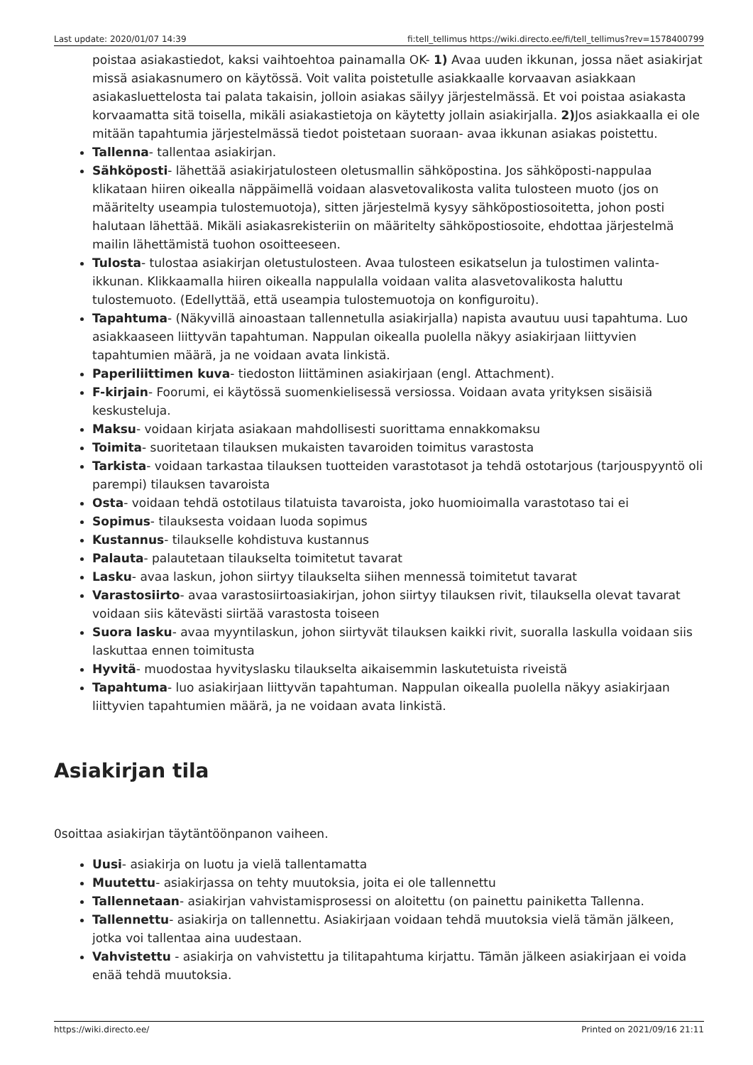Last update: 2020/01/07 14:39 fi:tell_tellimus https://wiki.directo.ee/fi/tell_tellimus?rev=1578400799
poistaa asiakastiedot, kaksi vaihtoehtoa painamalla OK- 1) Avaa uuden ikkunan, jossa näet asiakirjat missä asiakasnumero on käytössä. Voit valita poistetulle asiakkaalle korvaavan asiakkaan asiakasluettelosta tai palata takaisin, jolloin asiakas säilyy järjestelmässä. Et voi poistaa asiakasta korvaamatta sitä toisella, mikäli asiakastietoja on käytetty jollain asiakirjalla. 2) Jos asiakkaalla ei ole mitään tapahtumia järjestelmässä tiedot poistetaan suoraan- avaa ikkunan asiakas poistettu.
Tallenna- tallentaa asiakirjan.
Sähköposti- lähettää asiakirjatulosteen oletusmallin sähköpostina. Jos sähköposti-nappulaa klikataan hiiren oikealla näppäimellä voidaan alasvetovalikosta valita tulosteen muoto (jos on määritelty useampia tulostemuotoja), sitten järjestelmä kysyy sähköpostiosoitetta, johon posti halutaan lähettää. Mikäli asiakasrekisteriin on määritelty sähköpostiosoite, ehdottaa järjestelmä mailin lähettämistä tuohon osoitteeseen.
Tulosta- tulostaa asiakirjan oletustulosteen. Avaa tulosteen esikatselun ja tulostimen valinta-ikkunan. Klikkaamalla hiiren oikealla nappulalla voidaan valita alasvetovalikosta haluttu tulostemuoto. (Edellyttää, että useampia tulostemuotoja on konfiguroitu).
Tapahtuma- (Näkyvillä ainoastaan tallennetulla asiakirjalla) napista avautuu uusi tapahtuma. Luo asiakkaaseen liittyvän tapahtuman. Nappulan oikealla puolella näkyy asiakirjaan liittyvien tapahtumien määrä, ja ne voidaan avata linkistä.
Paperiliittimen kuva- tiedoston liittäminen asiakirjaan (engl. Attachment).
F-kirjain- Foorumi, ei käytössä suomenkielisessä versiossa. Voidaan avata yrityksen sisäisiä keskusteluja.
Maksu- voidaan kirjata asiakaan mahdollisesti suorittama ennakkomaksu
Toimita- suoritetaan tilauksen mukaisten tavaroiden toimitus varastosta
Tarkista- voidaan tarkastaa tilauksen tuotteiden varastotasot ja tehdä ostotarjous (tarjouspyyntö oli parempi) tilauksen tavaroista
Osta- voidaan tehdä ostotilaus tilatuista tavaroista, joko huomioimalla varastotaso tai ei
Sopimus- tilauksesta voidaan luoda sopimus
Kustannus- tilaukselle kohdistuva kustannus
Palauta- palautetaan tilaukselta toimitetut tavarat
Lasku- avaa laskun, johon siirtyy tilaukselta siihen mennessä toimitetut tavarat
Varastosiirto- avaa varastosiirtoasiakirjan, johon siirtyy tilauksen rivit, tilauksella olevat tavarat voidaan siis kätevästi siirtää varastosta toiseen
Suora lasku- avaa myyntilaskun, johon siirtyvät tilauksen kaikki rivit, suoralla laskulla voidaan siis laskuttaa ennen toimitusta
Hyvitä- muodostaa hyvityslasku tilaukselta aikaisemmin laskutetuista riveistä
Tapahtuma- luo asiakirjaan liittyvän tapahtuman. Nappulan oikealla puolella näkyy asiakirjaan liittyvien tapahtumien määrä, ja ne voidaan avata linkistä.
Asiakirjan tila
0soittaa asiakirjan täytäntöönpanon vaiheen.
Uusi- asiakirja on luotu ja vielä tallentamatta
Muutettu- asiakirjassa on tehty muutoksia, joita ei ole tallennettu
Tallennetaan- asiakirjan vahvistamisprosessi on aloitettu (on painettu painiketta Tallenna.
Tallennettu- asiakirja on tallennettu. Asiakirjaan voidaan tehdä muutoksia vielä tämän jälkeen, jotka voi tallentaa aina uudestaan.
Vahvistettu - asiakirja on vahvistettu ja tilitapahtuma kirjattu. Tämän jälkeen asiakirjaan ei voida enää tehdä muutoksia.
https://wiki.directo.ee/ Printed on 2021/09/16 21:11